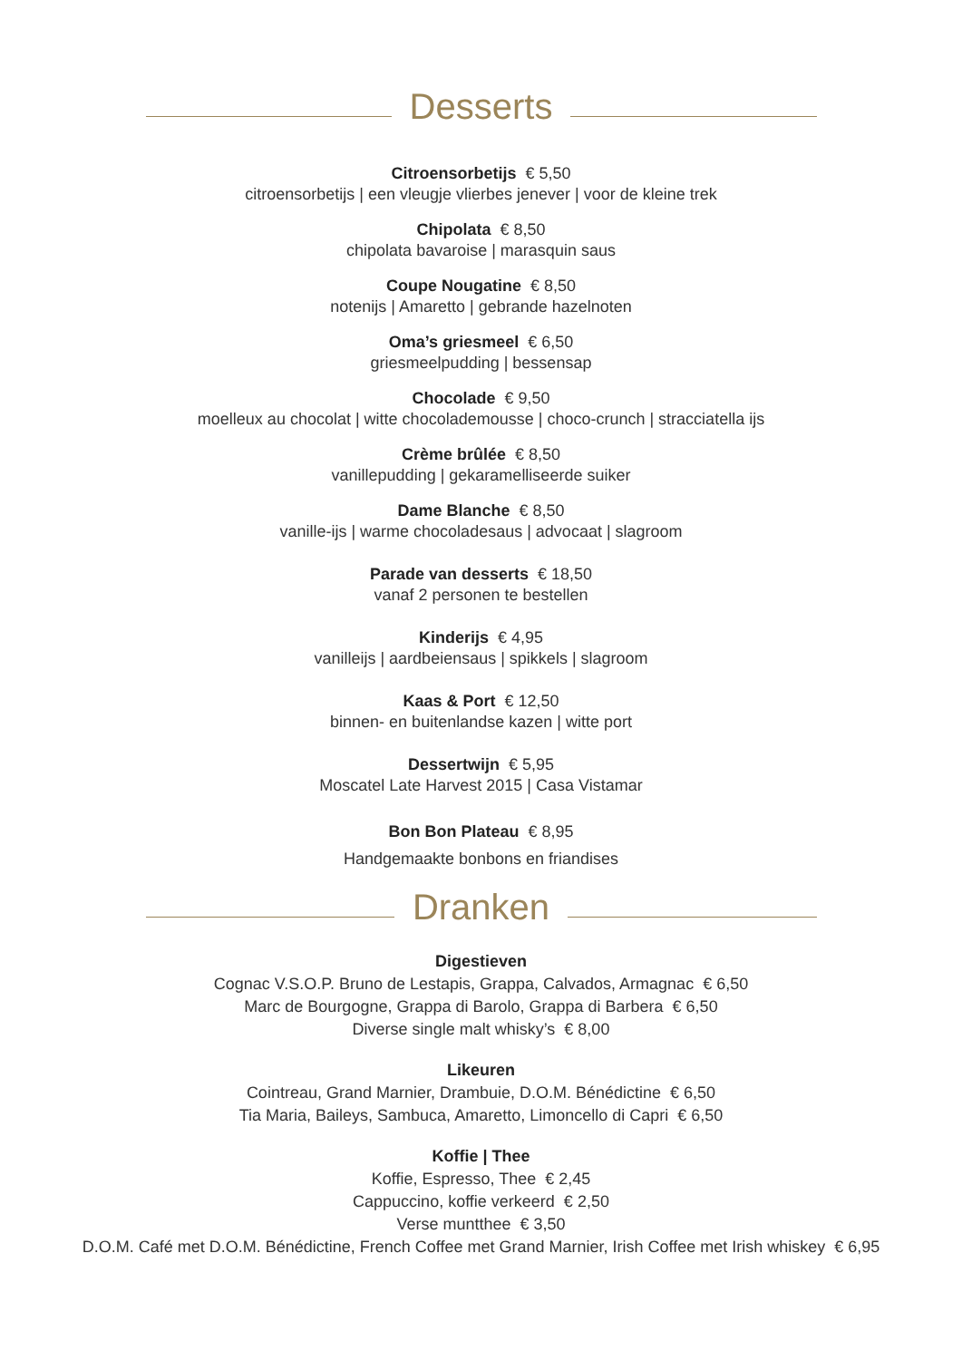Desserts
Citroensorbetijs € 5,50
citroensorbetijs | een vleugje vlierbes jenever | voor de kleine trek
Chipolata € 8,50
chipolata bavaroise | marasquin saus
Coupe Nougatine € 8,50
notenijs | Amaretto | gebrande hazelnoten
Oma’s griesmeel € 6,50
griesmeelpudding | bessensap
Chocolade € 9,50
moelleux au chocolat | witte chocolademousse | choco-crunch | stracciatella ijs
Crème brûlée € 8,50
vanillepudding | gekaramelliseerde suiker
Dame Blanche € 8,50
vanille-ijs | warme chocoladesaus | advocaat | slagroom
Parade van desserts € 18,50
vanaf 2 personen te bestellen
Kinderijs € 4,95
vanilleijs | aardbeiensaus | spikkels | slagroom
Kaas & Port € 12,50
binnen- en buitenlandse kazen | witte port
Dessertwijn € 5,95
Moscatel Late Harvest 2015 | Casa Vistamar
Bon Bon Plateau € 8,95
Handgemaakte bonbons en friandises
Dranken
Digestieven
Cognac V.S.O.P. Bruno de Lestapis, Grappa, Calvados, Armagnac € 6,50
Marc de Bourgogne, Grappa di Barolo, Grappa di Barbera € 6,50
Diverse single malt whisky’s € 8,00
Likeuren
Cointreau, Grand Marnier, Drambuie, D.O.M. Bénédictine € 6,50
Tia Maria, Baileys, Sambuca, Amaretto, Limoncello di Capri € 6,50
Koffie | Thee
Koffie, Espresso, Thee € 2,45
Cappuccino, koffie verkeerd € 2,50
Verse muntthee € 3,50
D.O.M. Café met D.O.M. Bénédictine, French Coffee met Grand Marnier, Irish Coffee met Irish whiskey € 6,95